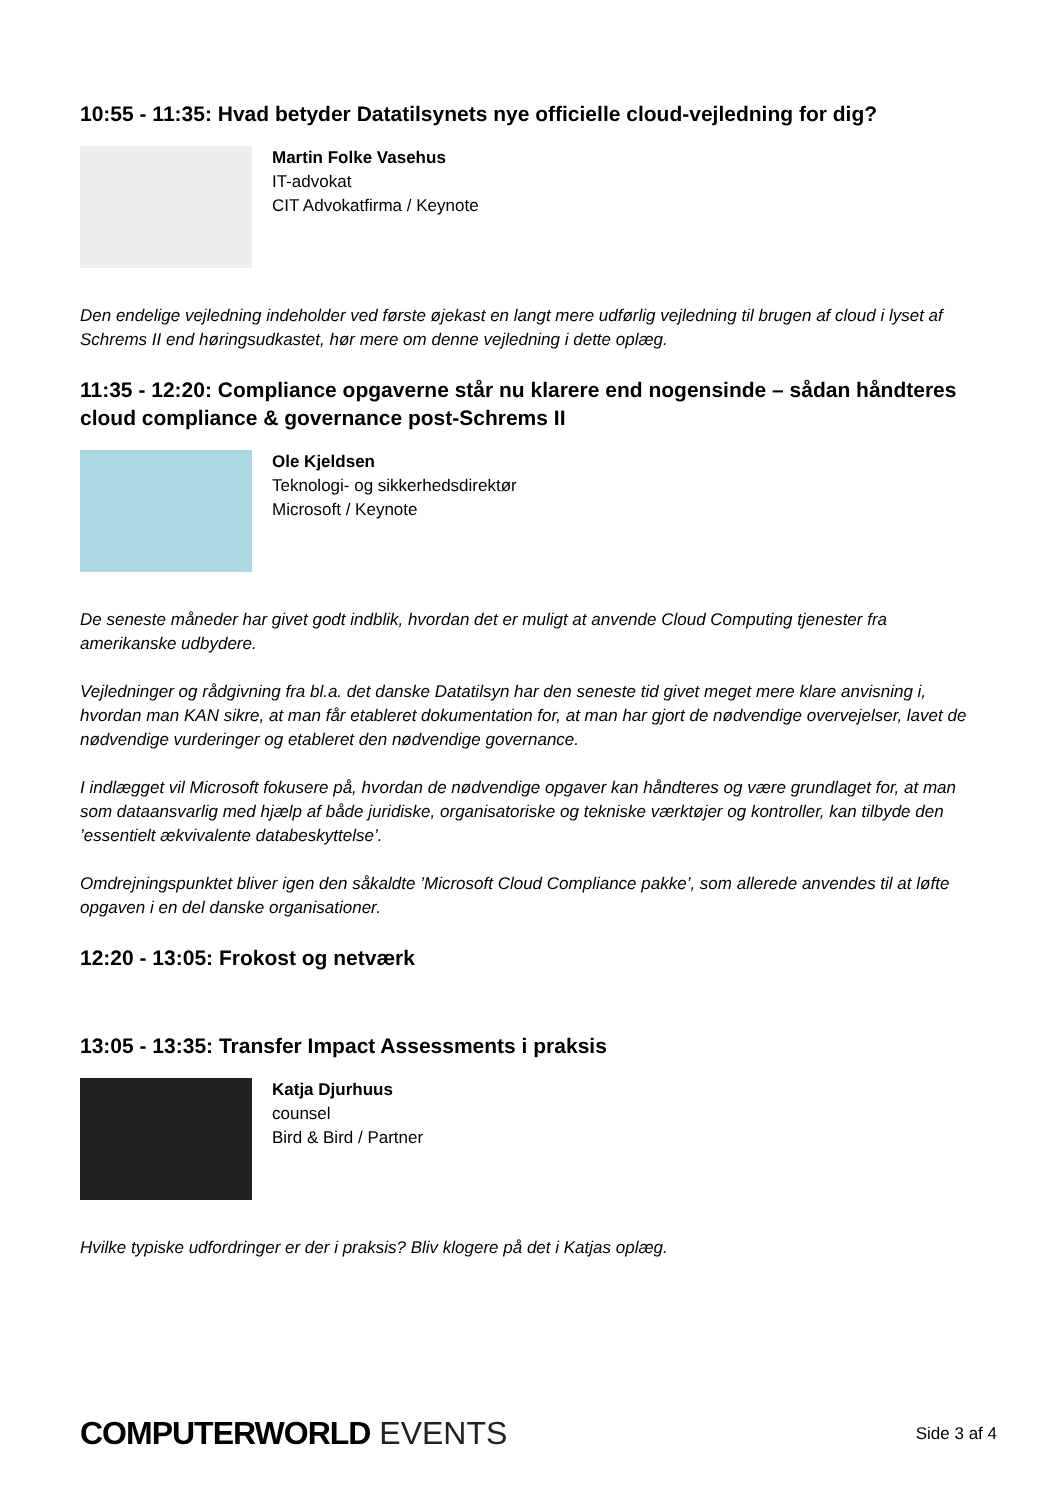10:55 - 11:35: Hvad betyder Datatilsynets nye officielle cloud-vejledning for dig?
Martin Folke Vasehus
IT-advokat
CIT Advokatfirma / Keynote
Den endelige vejledning indeholder ved første øjekast en langt mere udførlig vejledning til brugen af cloud i lyset af Schrems II end høringsudkastet, hør mere om denne vejledning i dette oplæg.
11:35 - 12:20: Compliance opgaverne står nu klarere end nogensinde – sådan håndteres cloud compliance & governance post-Schrems II
Ole Kjeldsen
Teknologi- og sikkerhedsdirektør
Microsoft / Keynote
De seneste måneder har givet godt indblik, hvordan det er muligt at anvende Cloud Computing tjenester fra amerikanske udbydere.
Vejledninger og rådgivning fra bl.a. det danske Datatilsyn har den seneste tid givet meget mere klare anvisning i, hvordan man KAN sikre, at man får etableret dokumentation for, at man har gjort de nødvendige overvejelser, lavet de nødvendige vurderinger og etableret den nødvendige governance.
I indlægget vil Microsoft fokusere på, hvordan de nødvendige opgaver kan håndteres og være grundlaget for, at man som dataansvarlig med hjælp af både juridiske, organisatoriske og tekniske værktøjer og kontroller, kan tilbyde den ’essentielt ækvivalente databeskyttelse’.
Omdrejningspunktet bliver igen den såkaldte ’Microsoft Cloud Compliance pakke’, som allerede anvendes til at løfte opgaven i en del danske organisationer.
12:20 - 13:05: Frokost og netværk
13:05 - 13:35: Transfer Impact Assessments i praksis
Katja Djurhuus
counsel
Bird & Bird / Partner
Hvilke typiske udfordringer er der i praksis? Bliv klogere på det i Katjas oplæg.
COMPUTERWORLD EVENTS
Side 3 af 4